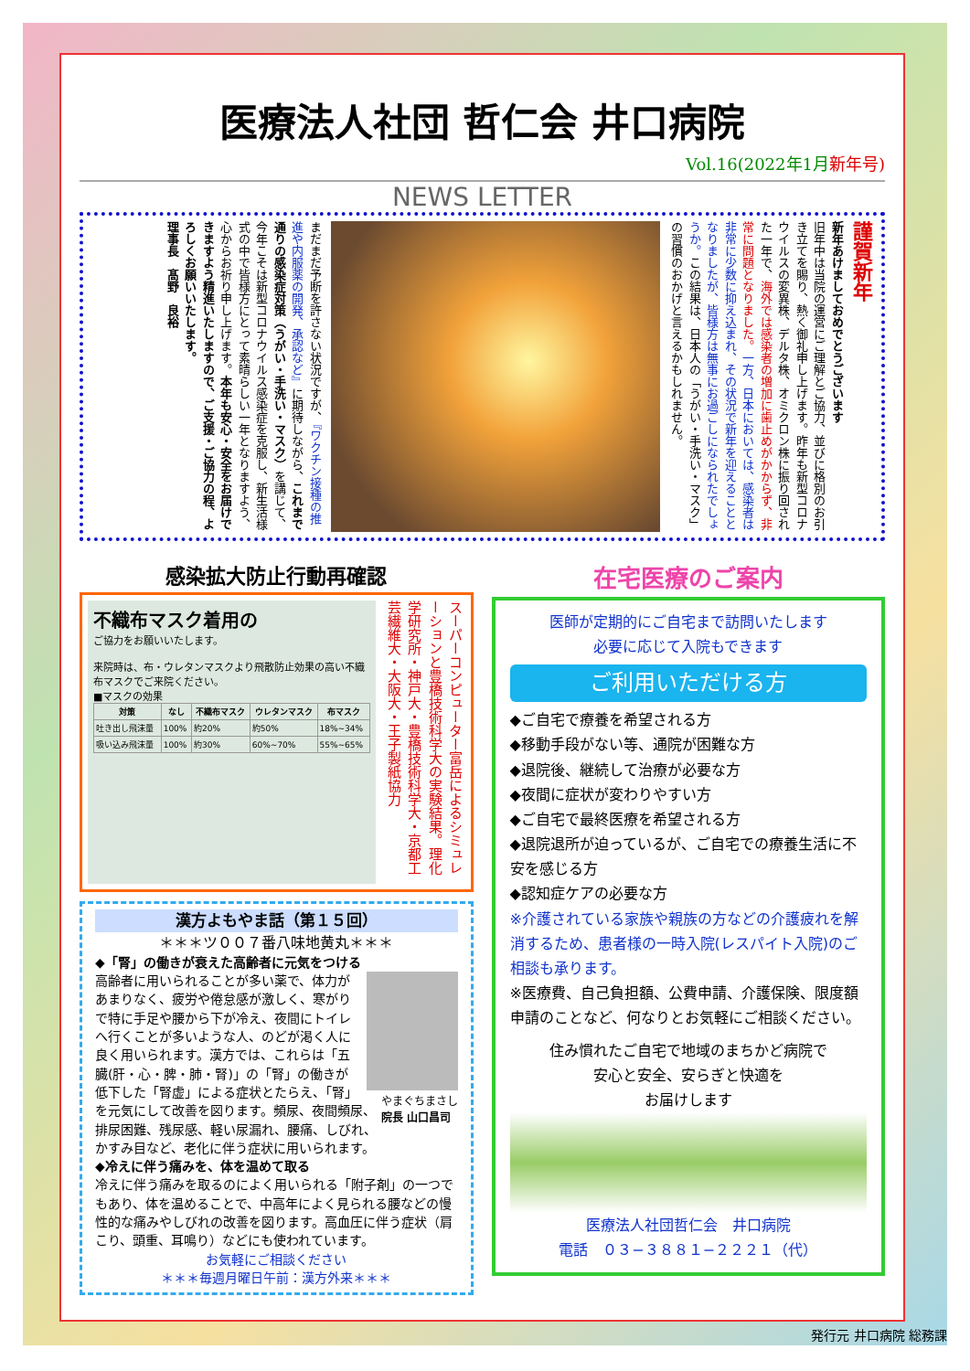医療法人社団 哲仁会 井口病院
Vol.16(2022年1月新年号)
NEWS LETTER
謹賀新年
新年あけましておめでとうございます
旧年中は当院の運営にご理解とご協力、並びに格別のお引き立てを賜り、熱く御礼申し上げます。昨年も新型コロナウイルスの変異株、デルタ株、オミクロン株に振り回された一年で、海外では感染者の増加に歯止めがかからず、非常に問題となりました。一方、日本においては、感染者は非常に少数に抑え込まれ、その状況で新年を迎えることとなりましたが、皆様方は無事にお過ごしになられたでしょうか。この結果は、日本人の「うがい・手洗い・マスク」の習慣のおかげと言えるかもしれません。
まだまだ予断を許さない状況ですが、『ワクチン接種の推進や内服薬の開発、承認など』に期待しながら、これまで通りの感染症対策（うがい・手洗い・マスク）を講じて、今年こそは新型コロナウイルス感染症を克服し、新生活様式の中で皆様方にとって素晴らしい一年となりますよう、心からお祈り申し上げます。本年も安心・安全をお届けできますよう精進いたしますので、ご支援・ご協力の程、よろしくお願いいたします。
理事長　髙野　良裕
感染拡大防止行動再確認
不織布マスク着用の
ご協力をお願いいたします。
来院時は、布・ウレタンマスクより飛散防止効果の高い不織布マスクでご来院ください。
■マスクの効果
| 対策 | なし | 不織布マスク | ウレタンマスク | 布マスク |
| --- | --- | --- | --- | --- |
| 吐き出し飛沫量 | 100% | 約20% | 約50% | 18%~34% |
| 吸い込み飛沫量 | 100% | 約30% | 60%~70% | 55%~65% |
スーパーコンピューター富岳によるシミュレーションと豊橋技術科学大の実験結果。理化学研究所・神戸大・豊橋技術科学大・京都工芸繊維大・大阪大・王子製紙協力
漢方よもやま話（第１５回）
＊＊＊ツ００７番八味地黄丸＊＊＊
◆「腎」の働きが衰えた高齢者に元気をつける
やまぐちまさし
院長 山口昌司
高齢者に用いられることが多い薬で、体力があまりなく、疲労や倦怠感が激しく、寒がりで特に手足や腰から下が冷え、夜間にトイレへ行くことが多いような人、のどが渇く人に良く用いられます。漢方では、これらは「五臓(肝・心・脾・肺・腎)」の「腎」の働きが低下した「腎虚」による症状とたらえ、「腎」を元気にして改善を図ります。頻尿、夜間頻尿、排尿困難、残尿感、軽い尿漏れ、腰痛、しびれ、かすみ目など、老化に伴う症状に用いられます。
◆冷えに伴う痛みを、体を温めて取る
冷えに伴う痛みを取るのによく用いられる「附子剤」の一つでもあり、体を温めることで、中高年によく見られる腰などの慢性的な痛みやしびれの改善を図ります。高血圧に伴う症状（肩こり、頭重、耳鳴り）などにも使われています。
お気軽にご相談ください
＊＊＊毎週月曜日午前：漢方外来＊＊＊
在宅医療のご案内
医師が定期的にご自宅まで訪問いたします
必要に応じて入院もできます
ご利用いただける方
◆ご自宅で療養を希望される方
◆移動手段がない等、通院が困難な方
◆退院後、継続して治療が必要な方
◆夜間に症状が変わりやすい方
◆ご自宅で最終医療を希望される方
◆退院退所が迫っているが、ご自宅での療養生活に不安を感じる方
◆認知症ケアの必要な方
※介護されている家族や親族の方などの介護疲れを解消するため、患者様の一時入院(レスパイト入院)のご相談も承ります。
※医療費、自己負担額、公費申請、介護保険、限度額申請のことなど、何なりとお気軽にご相談ください。
住み慣れたご自宅で地域のまちかど病院で
安心と安全、安らぎと快適を
お届けします
医療法人社団哲仁会　井口病院
電話　０３−３８８１−２２２１（代）
発行元 井口病院 総務課